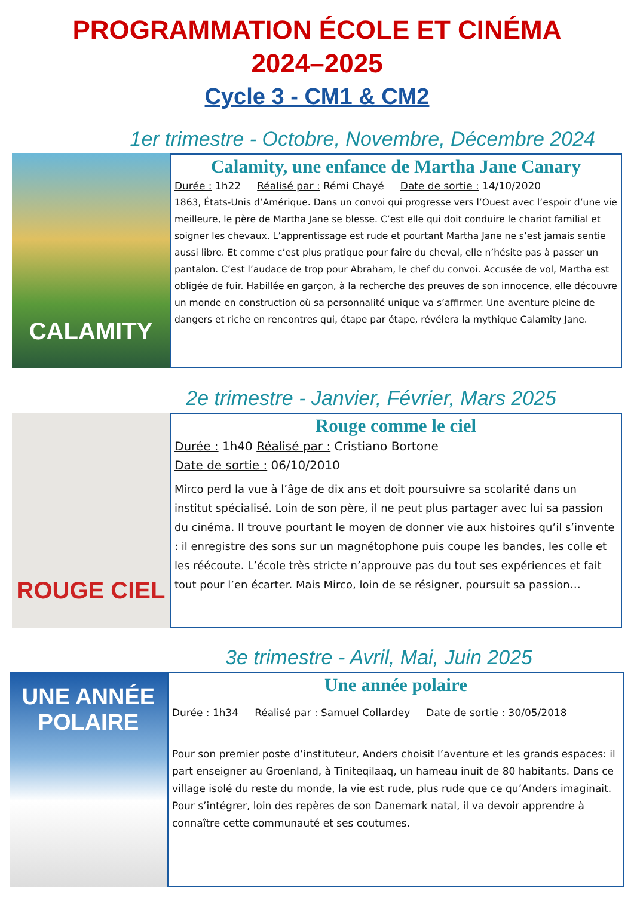PROGRAMMATION ÉCOLE ET CINÉMA
2024–2025
Cycle 3 - CM1 & CM2
1er trimestre - Octobre, Novembre, Décembre 2024
CALAMITY
Calamity, une enfance de Martha Jane Canary
Durée : 1h22 Réalisé par : Rémi Chayé Date de sortie : 14/10/2020
1863, États-Unis d’Amérique. Dans un convoi qui progresse vers l’Ouest avec l’espoir d’une vie meilleure, le père de Martha Jane se blesse. C’est elle qui doit conduire le chariot familial et soigner les chevaux. L’apprentissage est rude et pourtant Martha Jane ne s’est jamais sentie aussi libre. Et comme c’est plus pratique pour faire du cheval, elle n’hésite pas à passer un pantalon. C’est l’audace de trop pour Abraham, le chef du convoi. Accusée de vol, Martha est obligée de fuir. Habillée en garçon, à la recherche des preuves de son innocence, elle découvre un monde en construction où sa personnalité unique va s’affirmer. Une aventure pleine de dangers et riche en rencontres qui, étape par étape, révélera la mythique Calamity Jane.
2e trimestre - Janvier, Février, Mars 2025
ROUGE CIEL
Rouge comme le ciel
Durée : 1h40 Réalisé par : Cristiano Bortone
Date de sortie : 06/10/2010
Mirco perd la vue à l’âge de dix ans et doit poursuivre sa scolarité dans un institut spécialisé. Loin de son père, il ne peut plus partager avec lui sa passion du cinéma. Il trouve pourtant le moyen de donner vie aux histoires qu’il s’invente : il enregistre des sons sur un magnétophone puis coupe les bandes, les colle et les réécoute. L’école très stricte n’approuve pas du tout ses expériences et fait tout pour l’en écarter. Mais Mirco, loin de se résigner, poursuit sa passion…
3e trimestre - Avril, Mai, Juin 2025
UNE ANNÉE POLAIRE
Une année polaire
Durée : 1h34 Réalisé par : Samuel Collardey Date de sortie : 30/05/2018
Pour son premier poste d’instituteur, Anders choisit l’aventure et les grands espaces: il part enseigner au Groenland, à Tiniteqilaaq, un hameau inuit de 80 habitants. Dans ce village isolé du reste du monde, la vie est rude, plus rude que ce qu’Anders imaginait. Pour s’intégrer, loin des repères de son Danemark natal, il va devoir apprendre à connaître cette communauté et ses coutumes.